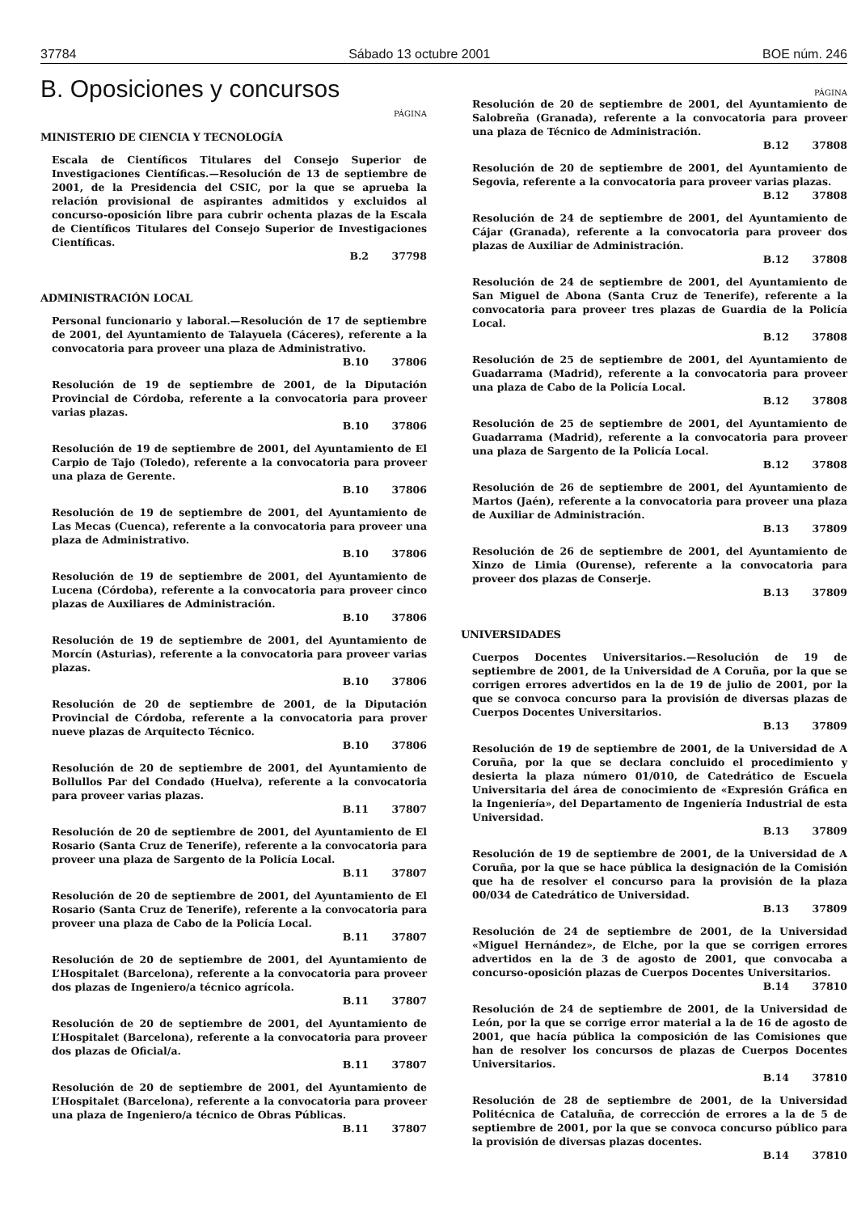37784 Sábado 13 octubre 2001 BOE núm. 246
B. Oposiciones y concursos
PÁGINA
MINISTERIO DE CIENCIA Y TECNOLOGÍA
Escala de Científicos Titulares del Consejo Superior de Investigaciones Científicas.—Resolución de 13 de septiembre de 2001, de la Presidencia del CSIC, por la que se aprueba la relación provisional de aspirantes admitidos y excluidos al concurso-oposición libre para cubrir ochenta plazas de la Escala de Científicos Titulares del Consejo Superior de Investigaciones Científicas.
B.2 37798
ADMINISTRACIÓN LOCAL
Personal funcionario y laboral.—Resolución de 17 de septiembre de 2001, del Ayuntamiento de Talayuela (Cáceres), referente a la convocatoria para proveer una plaza de Administrativo.
B.10 37806
Resolución de 19 de septiembre de 2001, de la Diputación Provincial de Córdoba, referente a la convocatoria para proveer varias plazas.
B.10 37806
Resolución de 19 de septiembre de 2001, del Ayuntamiento de El Carpio de Tajo (Toledo), referente a la convocatoria para proveer una plaza de Gerente.
B.10 37806
Resolución de 19 de septiembre de 2001, del Ayuntamiento de Las Mecas (Cuenca), referente a la convocatoria para proveer una plaza de Administrativo.
B.10 37806
Resolución de 19 de septiembre de 2001, del Ayuntamiento de Lucena (Córdoba), referente a la convocatoria para proveer cinco plazas de Auxiliares de Administración.
B.10 37806
Resolución de 19 de septiembre de 2001, del Ayuntamiento de Morcín (Asturias), referente a la convocatoria para proveer varias plazas.
B.10 37806
Resolución de 20 de septiembre de 2001, de la Diputación Provincial de Córdoba, referente a la convocatoria para prover nueve plazas de Arquitecto Técnico.
B.10 37806
Resolución de 20 de septiembre de 2001, del Ayuntamiento de Bollullos Par del Condado (Huelva), referente a la convocatoria para proveer varias plazas.
B.11 37807
Resolución de 20 de septiembre de 2001, del Ayuntamiento de El Rosario (Santa Cruz de Tenerife), referente a la convocatoria para proveer una plaza de Sargento de la Policía Local.
B.11 37807
Resolución de 20 de septiembre de 2001, del Ayuntamiento de El Rosario (Santa Cruz de Tenerife), referente a la convocatoria para proveer una plaza de Cabo de la Policía Local.
B.11 37807
Resolución de 20 de septiembre de 2001, del Ayuntamiento de L’Hospitalet (Barcelona), referente a la convocatoria para proveer dos plazas de Ingeniero/a técnico agrícola.
B.11 37807
Resolución de 20 de septiembre de 2001, del Ayuntamiento de L’Hospitalet (Barcelona), referente a la convocatoria para proveer dos plazas de Oficial/a.
B.11 37807
Resolución de 20 de septiembre de 2001, del Ayuntamiento de L’Hospitalet (Barcelona), referente a la convocatoria para proveer una plaza de Ingeniero/a técnico de Obras Públicas.
B.11 37807
PÁGINA
Resolución de 20 de septiembre de 2001, del Ayuntamiento de Salobreña (Granada), referente a la convocatoria para proveer una plaza de Técnico de Administración.
B.12 37808
Resolución de 20 de septiembre de 2001, del Ayuntamiento de Segovia, referente a la convocatoria para proveer varias plazas.
B.12 37808
Resolución de 24 de septiembre de 2001, del Ayuntamiento de Cájar (Granada), referente a la convocatoria para proveer dos plazas de Auxiliar de Administración.
B.12 37808
Resolución de 24 de septiembre de 2001, del Ayuntamiento de San Miguel de Abona (Santa Cruz de Tenerife), referente a la convocatoria para proveer tres plazas de Guardia de la Policía Local.
B.12 37808
Resolución de 25 de septiembre de 2001, del Ayuntamiento de Guadarrama (Madrid), referente a la convocatoria para proveer una plaza de Cabo de la Policía Local.
B.12 37808
Resolución de 25 de septiembre de 2001, del Ayuntamiento de Guadarrama (Madrid), referente a la convocatoria para proveer una plaza de Sargento de la Policía Local.
B.12 37808
Resolución de 26 de septiembre de 2001, del Ayuntamiento de Martos (Jaén), referente a la convocatoria para proveer una plaza de Auxiliar de Administración.
B.13 37809
Resolución de 26 de septiembre de 2001, del Ayuntamiento de Xinzo de Limia (Ourense), referente a la convocatoria para proveer dos plazas de Conserje.
B.13 37809
UNIVERSIDADES
Cuerpos Docentes Universitarios.—Resolución de 19 de septiembre de 2001, de la Universidad de A Coruña, por la que se corrigen errores advertidos en la de 19 de julio de 2001, por la que se convoca concurso para la provisión de diversas plazas de Cuerpos Docentes Universitarios.
B.13 37809
Resolución de 19 de septiembre de 2001, de la Universidad de A Coruña, por la que se declara concluido el procedimiento y desierta la plaza número 01/010, de Catedrático de Escuela Universitaria del área de conocimiento de «Expresión Gráfica en la Ingeniería», del Departamento de Ingeniería Industrial de esta Universidad.
B.13 37809
Resolución de 19 de septiembre de 2001, de la Universidad de A Coruña, por la que se hace pública la designación de la Comisión que ha de resolver el concurso para la provisión de la plaza 00/034 de Catedrático de Universidad.
B.13 37809
Resolución de 24 de septiembre de 2001, de la Universidad «Miguel Hernández», de Elche, por la que se corrigen errores advertidos en la de 3 de agosto de 2001, que convocaba a concurso-oposición plazas de Cuerpos Docentes Universitarios.
B.14 37810
Resolución de 24 de septiembre de 2001, de la Universidad de León, por la que se corrige error material a la de 16 de agosto de 2001, que hacía pública la composición de las Comisiones que han de resolver los concursos de plazas de Cuerpos Docentes Universitarios.
B.14 37810
Resolución de 28 de septiembre de 2001, de la Universidad Politécnica de Cataluña, de corrección de errores a la de 5 de septiembre de 2001, por la que se convoca concurso público para la provisión de diversas plazas docentes.
B.14 37810